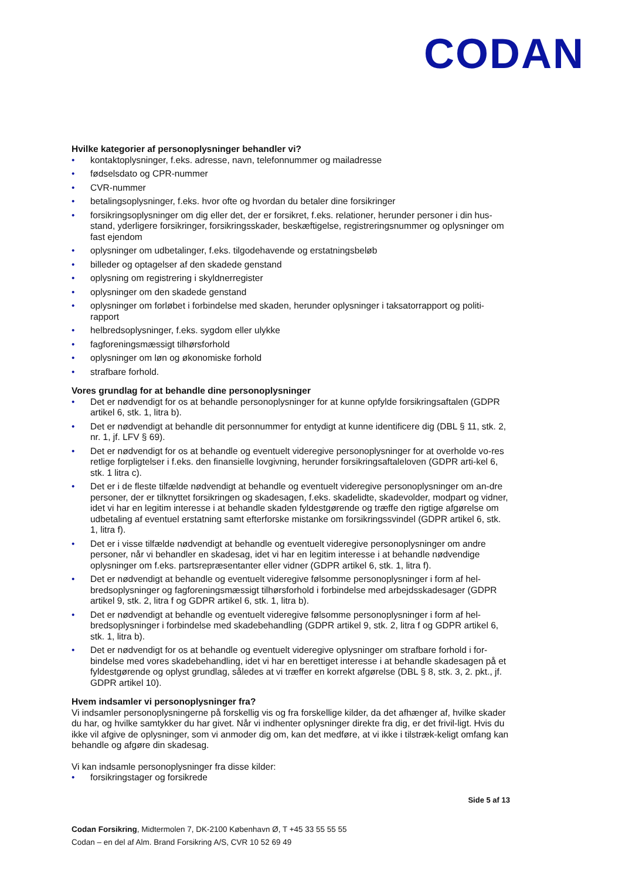CODAN
Hvilke kategorier af personoplysninger behandler vi?
• kontaktoplysninger, f.eks. adresse, navn, telefonnummer og mailadresse
• fødselsdato og CPR-nummer
• CVR-nummer
• betalingsoplysninger, f.eks. hvor ofte og hvordan du betaler dine forsikringer
• forsikringsoplysninger om dig eller det, der er forsikret, f.eks. relationer, herunder personer i din hus-stand, yderligere forsikringer, forsikringsskader, beskæftigelse, registreringsnummer og oplysninger om fast ejendom
• oplysninger om udbetalinger, f.eks. tilgodehavende og erstatningsbeløb
• billeder og optagelser af den skadede genstand
• oplysning om registrering i skyldnerregister
• oplysninger om den skadede genstand
• oplysninger om forløbet i forbindelse med skaden, herunder oplysninger i taksatorrapport og politi-rapport
• helbredsoplysninger, f.eks. sygdom eller ulykke
• fagforeningsmæssigt tilhørsforhold
• oplysninger om løn og økonomiske forhold
• strafbare forhold.
Vores grundlag for at behandle dine personoplysninger
• Det er nødvendigt for os at behandle personoplysninger for at kunne opfylde forsikringsaftalen (GDPR artikel 6, stk. 1, litra b).
• Det er nødvendigt at behandle dit personnummer for entydigt at kunne identificere dig (DBL § 11, stk. 2, nr. 1, jf. LFV § 69).
• Det er nødvendigt for os at behandle og eventuelt videregive personoplysninger for at overholde vo-res retlige forpligtelser i f.eks. den finansielle lovgivning, herunder forsikringsaftaleloven (GDPR arti-kel 6, stk. 1 litra c).
• Det er i de fleste tilfælde nødvendigt at behandle og eventuelt videregive personoplysninger om an-dre personer, der er tilknyttet forsikringen og skadesagen, f.eks. skadelidte, skadevolder, modpart og vidner, idet vi har en legitim interesse i at behandle skaden fyldestgørende og træffe den rigtige afgørelse om udbetaling af eventuel erstatning samt efterforske mistanke om forsikringssvindel (GDPR artikel 6, stk. 1, litra f).
• Det er i visse tilfælde nødvendigt at behandle og eventuelt videregive personoplysninger om andre personer, når vi behandler en skadesag, idet vi har en legitim interesse i at behandle nødvendige oplysninger om f.eks. partsrepræsentanter eller vidner (GDPR artikel 6, stk. 1, litra f).
• Det er nødvendigt at behandle og eventuelt videregive følsomme personoplysninger i form af hel-bredsoplysninger og fagforeningsmæssigt tilhørsforhold i forbindelse med arbejdsskadesager (GDPR artikel 9, stk. 2, litra f og GDPR artikel 6, stk. 1, litra b).
• Det er nødvendigt at behandle og eventuelt videregive følsomme personoplysninger i form af hel-bredsoplysninger i forbindelse med skadebehandling (GDPR artikel 9, stk. 2, litra f og GDPR artikel 6, stk. 1, litra b).
• Det er nødvendigt for os at behandle og eventuelt videregive oplysninger om strafbare forhold i for-bindelse med vores skadebehandling, idet vi har en berettiget interesse i at behandle skadesagen på et fyldestgørende og oplyst grundlag, således at vi træffer en korrekt afgørelse (DBL § 8, stk. 3, 2. pkt., jf. GDPR artikel 10).
Hvem indsamler vi personoplysninger fra?
Vi indsamler personoplysningerne på forskellig vis og fra forskellige kilder, da det afhænger af, hvilke skader du har, og hvilke samtykker du har givet. Når vi indhenter oplysninger direkte fra dig, er det frivil-ligt. Hvis du ikke vil afgive de oplysninger, som vi anmoder dig om, kan det medføre, at vi ikke i tilstræk-keligt omfang kan behandle og afgøre din skadesag.
Vi kan indsamle personoplysninger fra disse kilder:
• forsikringstager og forsikrede
Side 5 af 13
Codan Forsikring, Midtermolen 7, DK-2100 København Ø, T +45 33 55 55 55
Codan – en del af Alm. Brand Forsikring A/S, CVR 10 52 69 49